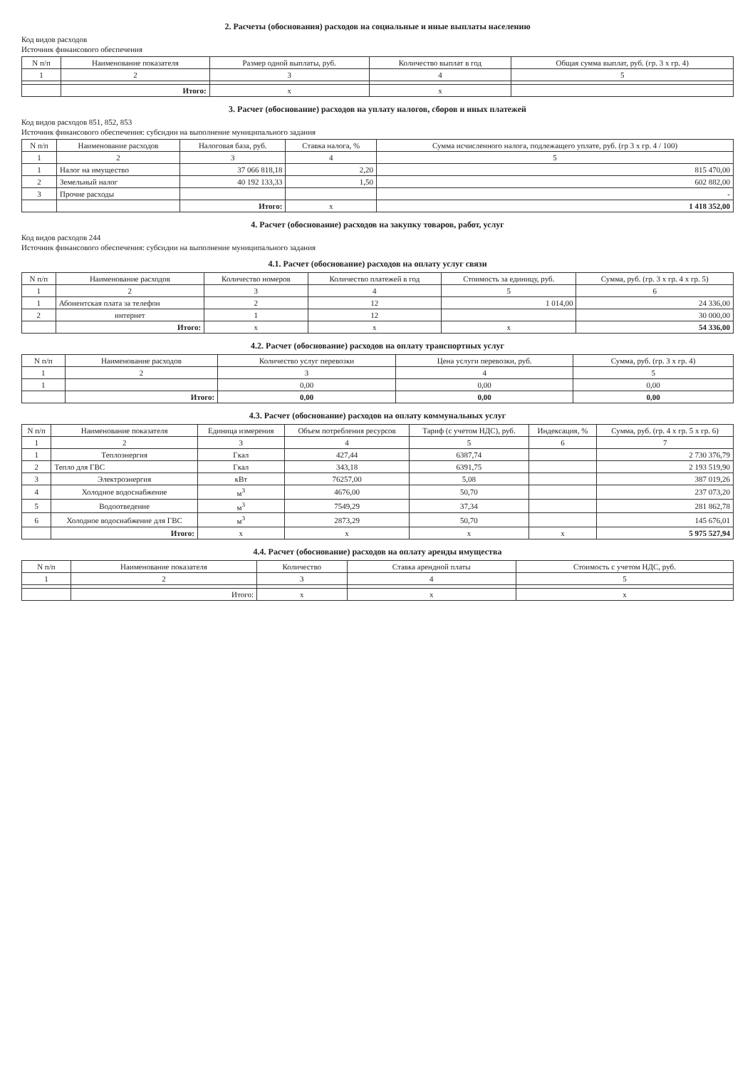2. Расчеты (обоснования) расходов на социальные и иные выплаты населению
Код видов расходов
Источник финансового обеспечения
| N п/п | Наименование показателя | Размер одной выплаты, руб. | Количество выплат в год | Общая сумма выплат, руб. (гр. 3 х гр. 4) |
| --- | --- | --- | --- | --- |
| 1 | 2 | 3 | 4 | 5 |
| | Итого: | x | x | |
3. Расчет (обоснование) расходов на уплату налогов, сборов и иных платежей
Код видов расходов 851, 852, 853
Источник финансового обеспечения: субсидии на выполнение муниципального задания
| N п/п | Наименование расходов | Налоговая база, руб. | Ставка налога, % | Сумма исчисленного налога, подлежащего уплате, руб. (гр 3 х гр. 4 / 100) |
| --- | --- | --- | --- | --- |
| 1 | 2 | 3 | 4 | 5 |
| 1 | Налог на имущество | 37 066 818,18 | 2,20 | 815 470,00 |
| 2 | Земельный налог | 40 192 133,33 | 1,50 | 602 882,00 |
| 3 | Прочие расходы | | | - |
| | | Итого: | x | 1 418 352,00 |
4. Расчет (обоснование) расходов на закупку товаров, работ, услуг
Код видов расходов 244
Источник финансового обеспечения: субсидии на выполнение муниципального задания
4.1. Расчет (обоснование) расходов на оплату услуг связи
| N п/п | Наименование расходов | Количество номеров | Количество платежей в год | Стоимость за единицу, руб. | Сумма, руб. (гр. 3 х гр. 4 х гр. 5) |
| --- | --- | --- | --- | --- | --- |
| 1 | 2 | 3 | 4 | 5 | 6 |
| 1 | Абонентская плата за телефон | 2 | 12 | 1 014,00 | 24 336,00 |
| 2 | интернет | 1 | 12 | | 30 000,00 |
| | Итого: | x | x | x | 54 336,00 |
4.2. Расчет (обоснование) расходов на оплату транспортных услуг
| N п/п | Наименование расходов | Количество услуг перевозки | Цена услуги перевозки, руб. | Сумма, руб. (гр. 3 х гр. 4) |
| --- | --- | --- | --- | --- |
| 1 | 2 | 3 | 4 | 5 |
| 1 | | 0,00 | 0,00 | 0,00 |
| | Итого: | 0,00 | 0,00 | 0,00 |
4.3. Расчет (обоснование) расходов на оплату коммунальных услуг
| N п/п | Наименование показателя | Единица измерения | Объем потребления ресурсов | Тариф (с учетом НДС), руб. | Индексация, % | Сумма, руб. (гр. 4 х гр. 5 х гр. 6) |
| --- | --- | --- | --- | --- | --- | --- |
| 1 | 2 | 3 | 4 | 5 | 6 | 7 |
| 1 | Теплоэнергия | Гкал | 427,44 | 6387,74 | | 2 730 376,79 |
| 2 | Тепло для ГВС | Гкал | 343,18 | 6391,75 | | 2 193 519,90 |
| 3 | Электроэнергия | кВт | 76257,00 | 5,08 | | 387 019,26 |
| 4 | Холодное водоснабжение | м<sup>3</sup> | 4676,00 | 50,70 | | 237 073,20 |
| 5 | Водоотведение | м<sup>3</sup> | 7549,29 | 37,34 | | 281 862,78 |
| 6 | Холодное водоснабжение для ГВС | м<sup>3</sup> | 2873,29 | 50,70 | | 145 676,01 |
| | Итого: | x | x | x | x | 5 975 527,94 |
4.4. Расчет (обоснование) расходов на оплату аренды имущества
| N п/п | Наименование показателя | Количество | Ставка арендной платы | Стоимость с учетом НДС, руб. |
| --- | --- | --- | --- | --- |
| 1 | 2 | 3 | 4 | 5 |
| | Итого: | x | x | x |